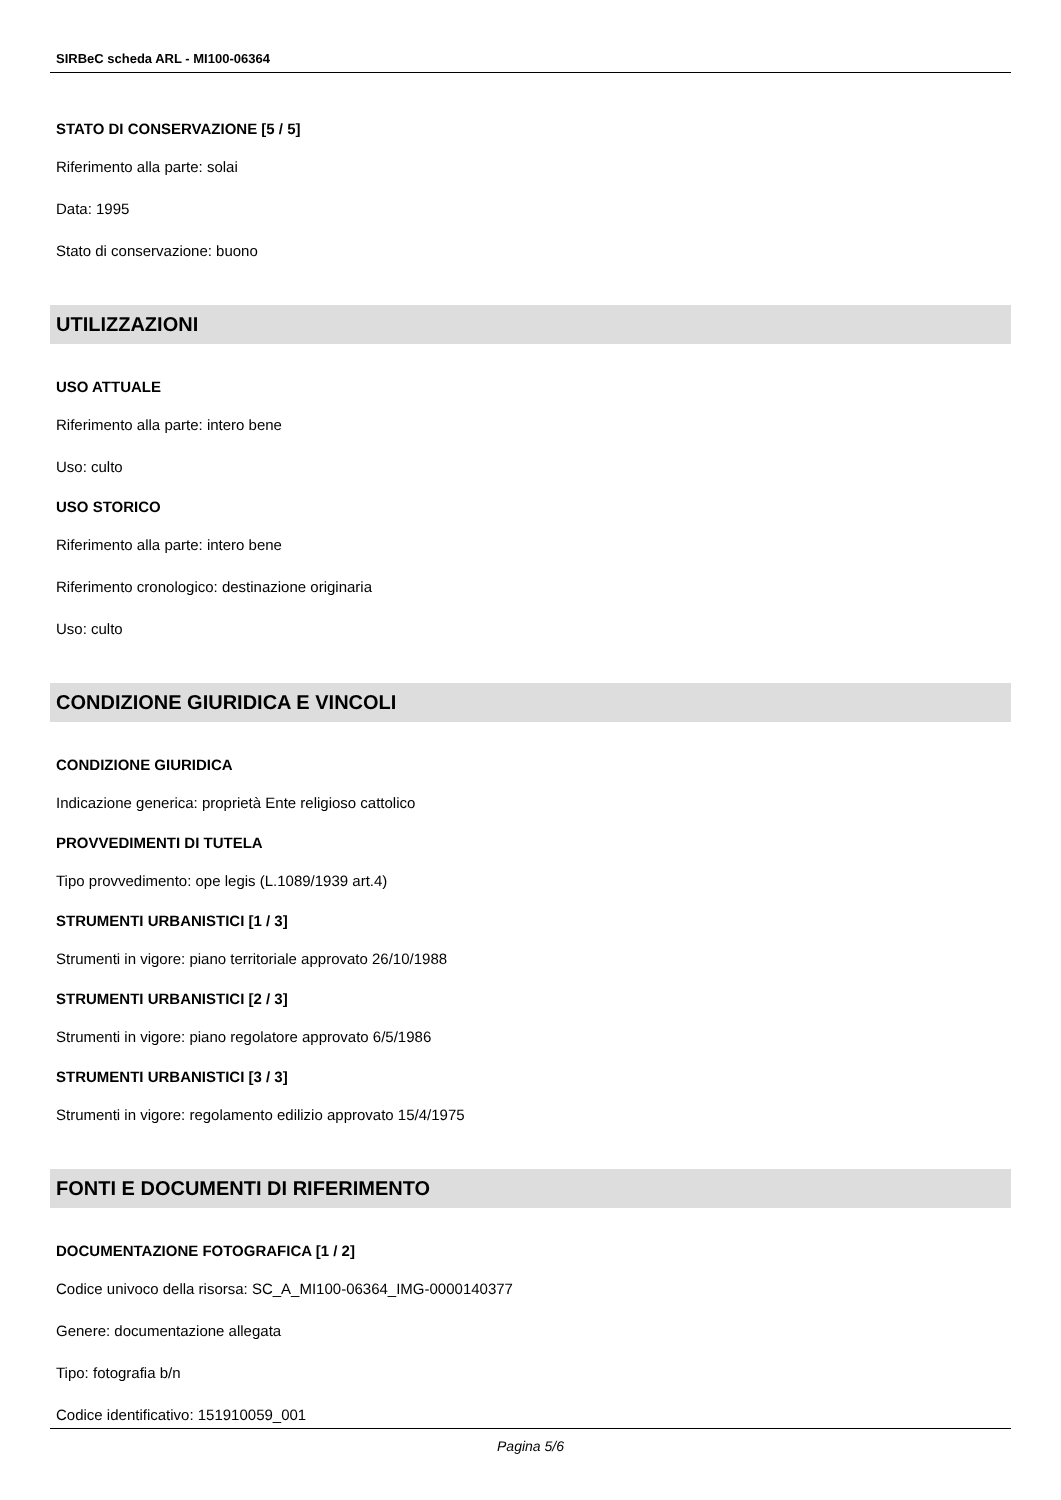SIRBeC scheda ARL - MI100-06364
STATO DI CONSERVAZIONE [5 / 5]
Riferimento alla parte: solai
Data: 1995
Stato di conservazione: buono
UTILIZZAZIONI
USO ATTUALE
Riferimento alla parte: intero bene
Uso: culto
USO STORICO
Riferimento alla parte: intero bene
Riferimento cronologico: destinazione originaria
Uso: culto
CONDIZIONE GIURIDICA E VINCOLI
CONDIZIONE GIURIDICA
Indicazione generica: proprietà Ente religioso cattolico
PROVVEDIMENTI DI TUTELA
Tipo provvedimento: ope legis (L.1089/1939 art.4)
STRUMENTI URBANISTICI [1 / 3]
Strumenti in vigore: piano territoriale approvato 26/10/1988
STRUMENTI URBANISTICI [2 / 3]
Strumenti in vigore: piano regolatore approvato 6/5/1986
STRUMENTI URBANISTICI [3 / 3]
Strumenti in vigore: regolamento edilizio approvato 15/4/1975
FONTI E DOCUMENTI DI RIFERIMENTO
DOCUMENTAZIONE FOTOGRAFICA [1 / 2]
Codice univoco della risorsa: SC_A_MI100-06364_IMG-0000140377
Genere: documentazione allegata
Tipo: fotografia b/n
Codice identificativo: 151910059_001
Pagina 5/6